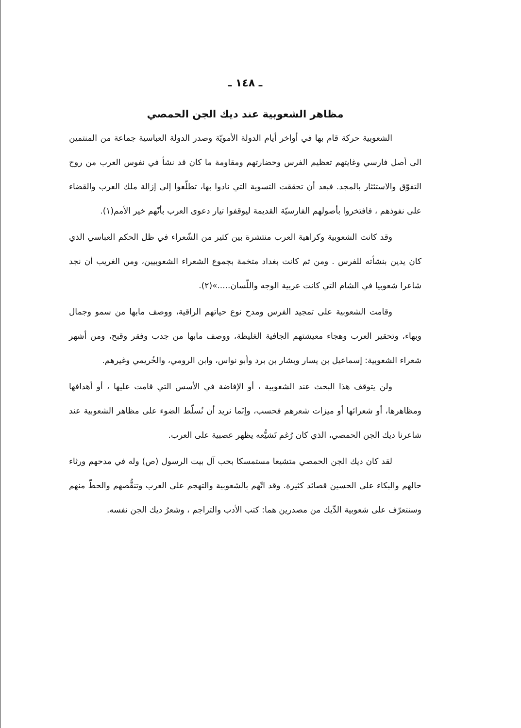ـ ١٤٨ ـ
مظاهر الشعوبية عند ديك الجن الحمصي
الشعوبية حركة قام بها في أواخر أيام الدولة الأمويّة وصدر الدولة العباسية جماعة من المنتمين الى أصل فارسي وغايتهم تعظيم الفرس وحضارتهم ومقاومة ما كان قد نشأ في نفوس العرب من روح التفوّق والاستئثار بالمجد. فبعد أن تحققت التسوية التي نادوا بها، تطلّعوا إلى إزالة ملك العرب والقضاء على نفوذهم ، فافتخروا بأصولهم الفارسيّة القديمة ليوقفوا تيار دعوى العرب بأنّهم خير الأمم(١).
وقد كانت الشعوبية وكراهية العرب منتشرة بين كثير من الشّعراء في ظل الحكم العباسي الذي كان يدين بنشأته للفرس . ومن ثم كانت بغداد متخمة بجموع الشعراء الشعوبيين، ومن الغريب أن نجد شاعرا شعوبيا في الشام التي كانت عربية الوجه واللّسان.....»(٢).
وقامت الشعوبية على تمجيد الفرس ومدح نوع حياتهم الراقية، ووصف مابها من سمو وجمال وبهاء، وتحقير العرب وهجاء معيشتهم الجافية الغليظة، ووصف مابها من جدب وفقر وقبح، ومن أشهر شعراء الشعوبية: إسماعيل بن يسار وبشار بن برد وأبو نواس، وابن الرومي، والخُريمي وغيرهم.
ولن يتوقف هذا البحث عند الشعوبية ، أو الإفاضة في الأسس التي قامت عليها ، أو أهدافها ومظاهرها، أو شعرائها أو ميزات شعرهم فحسب، وإنّما نريد أن نُسلّط الضوء على مظاهر الشعوبية عند شاعرنا ديك الجن الحمصي، الذي كان رُغم تَشيُّعه يظهر عصبية على العرب.
لقد كان ديك الجن الحمصي متشيعا مستمسكا بحب آل بيت الرسول (ص) وله في مدحهم ورثاء حالهم والبكاء على الحسين قصائد كثيرة. وقد اتّهم بالشعوبية والتهجم على العرب وتنقُّصهم والحطّ منهم وسنتعرّف على شعوبية الدِّيك من مصدرين هما: كتب الأدب والتراجم ، وشعرُ ديك الجن نفسه.